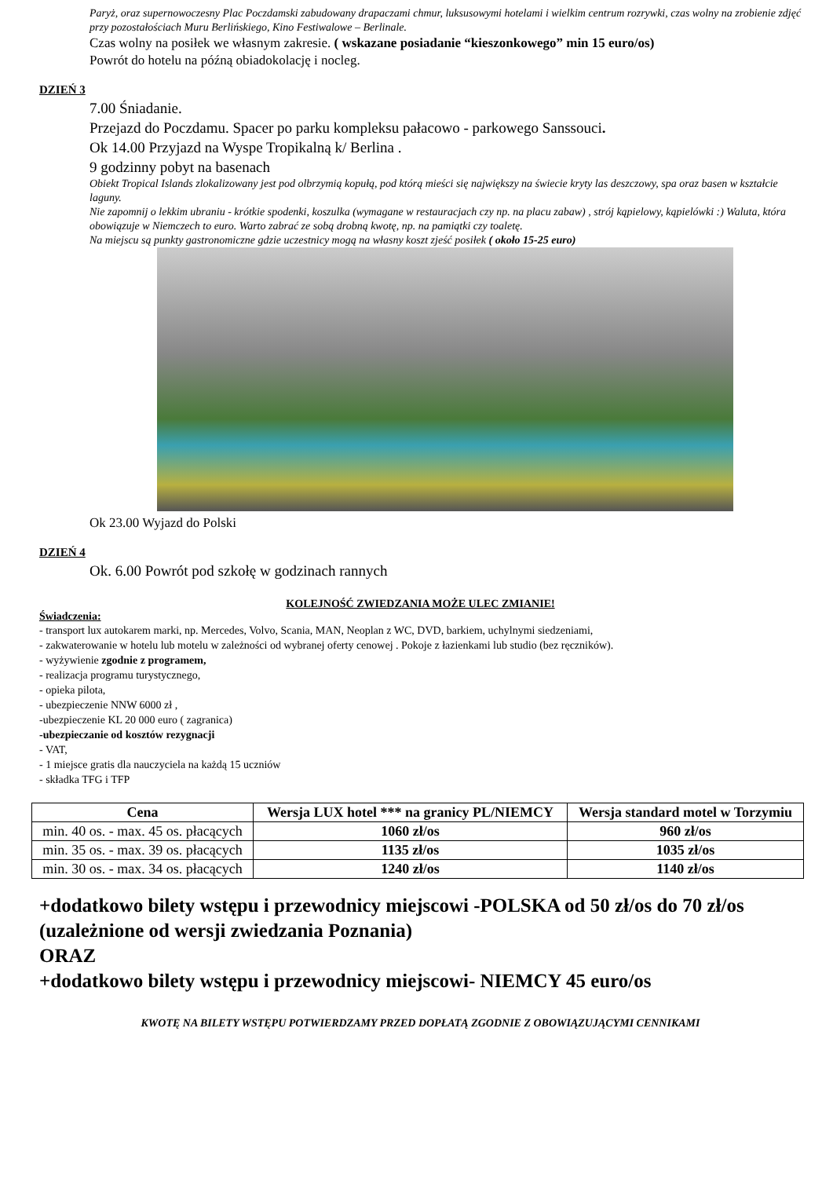Paryż, oraz supernowoczesny Plac Poczdamski zabudowany drapaczami chmur, luksusowymi hotelami i wielkim centrum rozrywki, czas wolny na zrobienie zdjęć przy pozostałościach Muru Berlińskiego, Kino Festiwalowe – Berlinale.
Czas wolny na posiłek we własnym zakresie. ( wskazane posiadanie “kieszonkowego” min 15 euro/os)
Powrót do hotelu na późną obiadokolację i nocleg.
DZIEŃ 3
7.00 Śniadanie.
Przejazd do Poczdamu. Spacer po parku kompleksu pałacowo - parkowego Sanssouci.
Ok 14.00 Przyjazd na Wyspe Tropikalną k/ Berlina .
9 godzinny pobyt na basenach
Obiekt Tropical Islands zlokalizowany jest pod olbrzymią kopułą, pod którą mieści się największy na świecie kryty las deszczowy, spa oraz basen w kształcie laguny.
Nie zapomnij o lekkim ubraniu - krótkie spodenki, koszulka (wymagane w restauracjach czy np. na placu zabaw) , strój kąpielowy, kąpielówki :) Waluta, która obowiązuje w Niemczech to euro. Warto zabrać ze sobą drobną kwotę, np. na pamiątki czy toaletę.
Na miejscu są punkty gastronomiczne gdzie uczestnicy mogą na własny koszt zjeść posiłek ( około 15-25 euro)
Ok 23.00 Wyjazd do Polski
DZIEŃ 4
Ok. 6.00 Powrót pod szkołę w godzinach rannych
KOLEJNOŚĆ ZWIEDZANIA MOŻE ULEC ZMIANIE!
Świadczenia:
- transport lux autokarem marki, np. Mercedes, Volvo, Scania, MAN, Neoplan z WC, DVD, barkiem, uchylnymi siedzeniami,
- zakwaterowanie w hotelu lub motelu w zależności od wybranej oferty cenowej . Pokoje z łazienkami lub studio (bez ręczników).
- wyżywienie zgodnie z programem,
- realizacja programu turystycznego,
- opieka pilota,
- ubezpieczenie NNW 6000 zł ,
-ubezpieczenie KL 20 000 euro ( zagranica)
-ubezpieczanie od kosztów rezygnacji
- VAT,
- 1 miejsce gratis dla nauczyciela na każdą 15 uczniów
- składka TFG i TFP
| Cena | Wersja LUX hotel *** na granicy PL/NIEMCY | Wersja standard motel w Torzymiu |
| --- | --- | --- |
| min. 40 os. - max. 45 os. płacących | 1060 zł/os | 960 zł/os |
| min. 35 os. - max. 39 os. płacących | 1135 zł/os | 1035 zł/os |
| min. 30 os. - max. 34 os. płacących | 1240 zł/os | 1140 zł/os |
+dodatkowo bilety wstępu i przewodnicy miejscowi -POLSKA od 50 zł/os do 70 zł/os
(uzależnione od wersji zwiedzania Poznania)
ORAZ
+dodatkowo bilety wstępu i przewodnicy miejscowi- NIEMCY 45 euro/os
KWOTĘ NA BILETY WSTĘPU POTWIERDZAMY PRZED DOPŁATĄ ZGODNIE Z OBOWIĄZUJĄCYMI CENNIKAMI